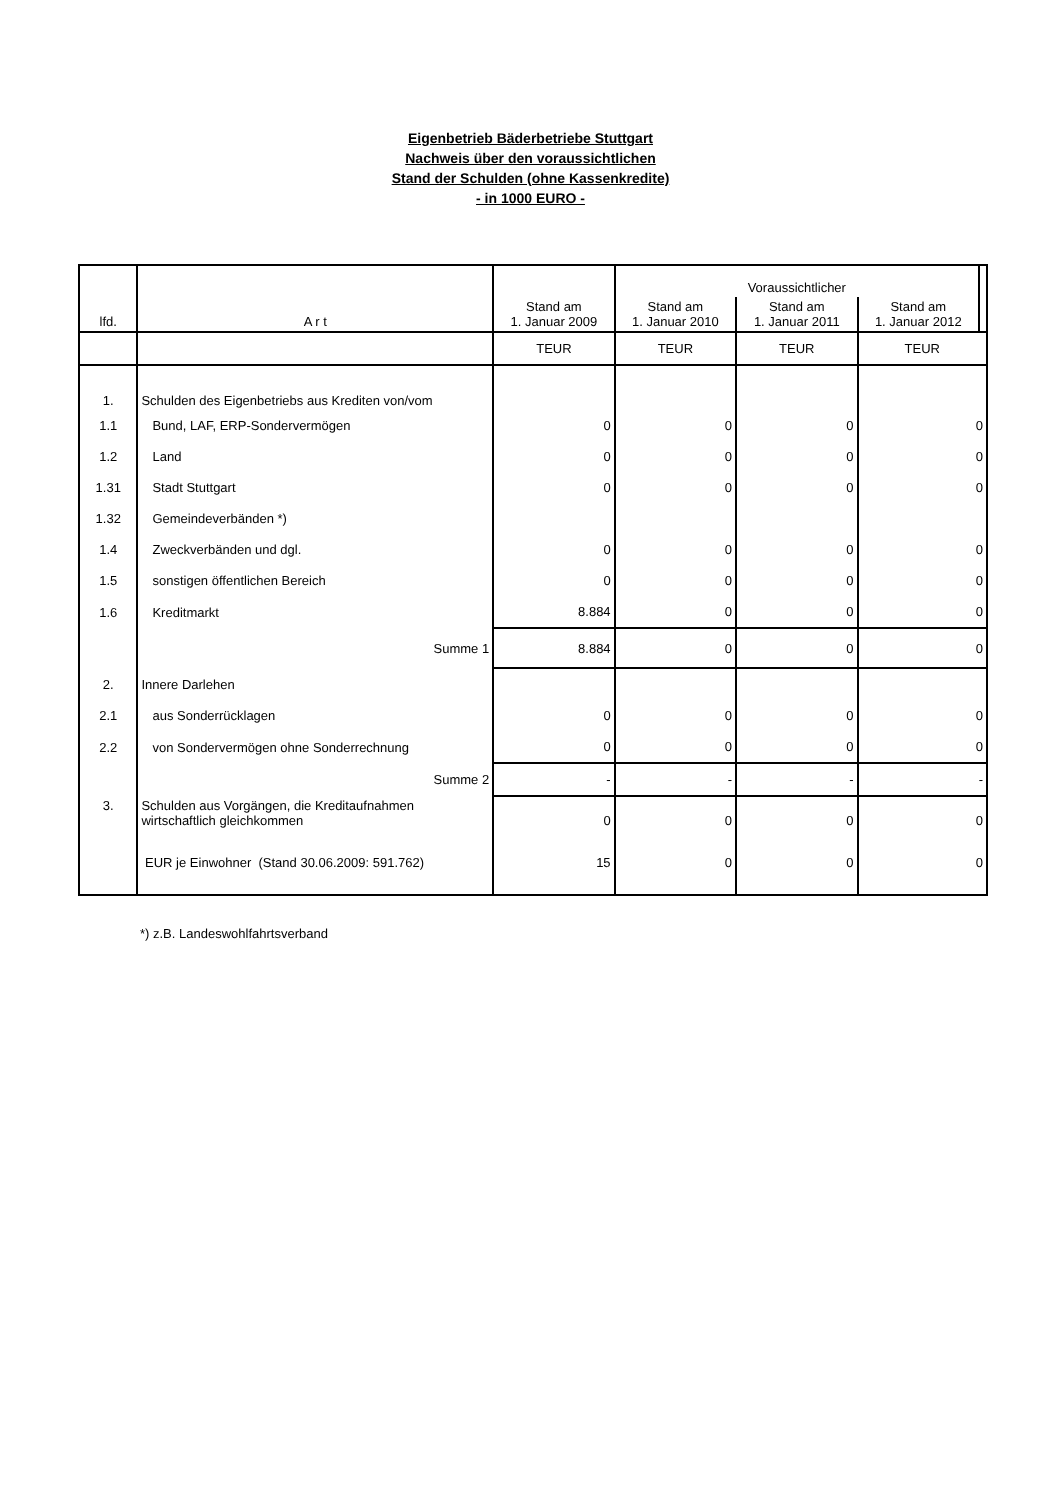Eigenbetrieb Bäderbetriebe Stuttgart
Nachweis über den voraussichtlichen
Stand der Schulden (ohne Kassenkredite)
- in 1000 EURO -
| lfd. | A r t | Stand am 1. Januar 2009 | Voraussichtlicher | | | |
| --- | --- | --- | --- | --- | --- | --- |
| | | | Stand am 1. Januar 2010 | Stand am 1. Januar 2011 | Stand am 1. Januar 2012 | |
| | | TEUR | TEUR | TEUR | TEUR | |
| 1. | Schulden des Eigenbetriebs aus Krediten von/vom | | | | | |
| 1.1 | Bund, LAF, ERP-Sondervermögen | 0 | 0 | 0 | 0 | |
| 1.2 | Land | 0 | 0 | 0 | 0 | |
| 1.31 | Stadt Stuttgart | 0 | 0 | 0 | 0 | |
| 1.32 | Gemeindeverbänden *) | | | | | |
| 1.4 | Zweckverbänden und dgl. | 0 | 0 | 0 | 0 | |
| 1.5 | sonstigen öffentlichen Bereich | 0 | 0 | 0 | 0 | |
| 1.6 | Kreditmarkt | 8.884 | 0 | 0 | 0 | |
| | Summe 1 | 8.884 | 0 | 0 | 0 | |
| 2. | Innere Darlehen | | | | | |
| 2.1 | aus Sonderrücklagen | 0 | 0 | 0 | 0 | |
| 2.2 | von Sondervermögen ohne Sonderrechnung | 0 | 0 | 0 | 0 | |
| | Summe 2 | - | - | - | - | |
| 3. | Schulden aus Vorgängen, die Kreditaufnahmen wirtschaftlich gleichkommen | 0 | 0 | 0 | 0 | |
| | EUR je Einwohner (Stand 30.06.2009: 591.762) | 15 | 0 | 0 | 0 | |
*) z.B. Landeswohlfahrtsverband